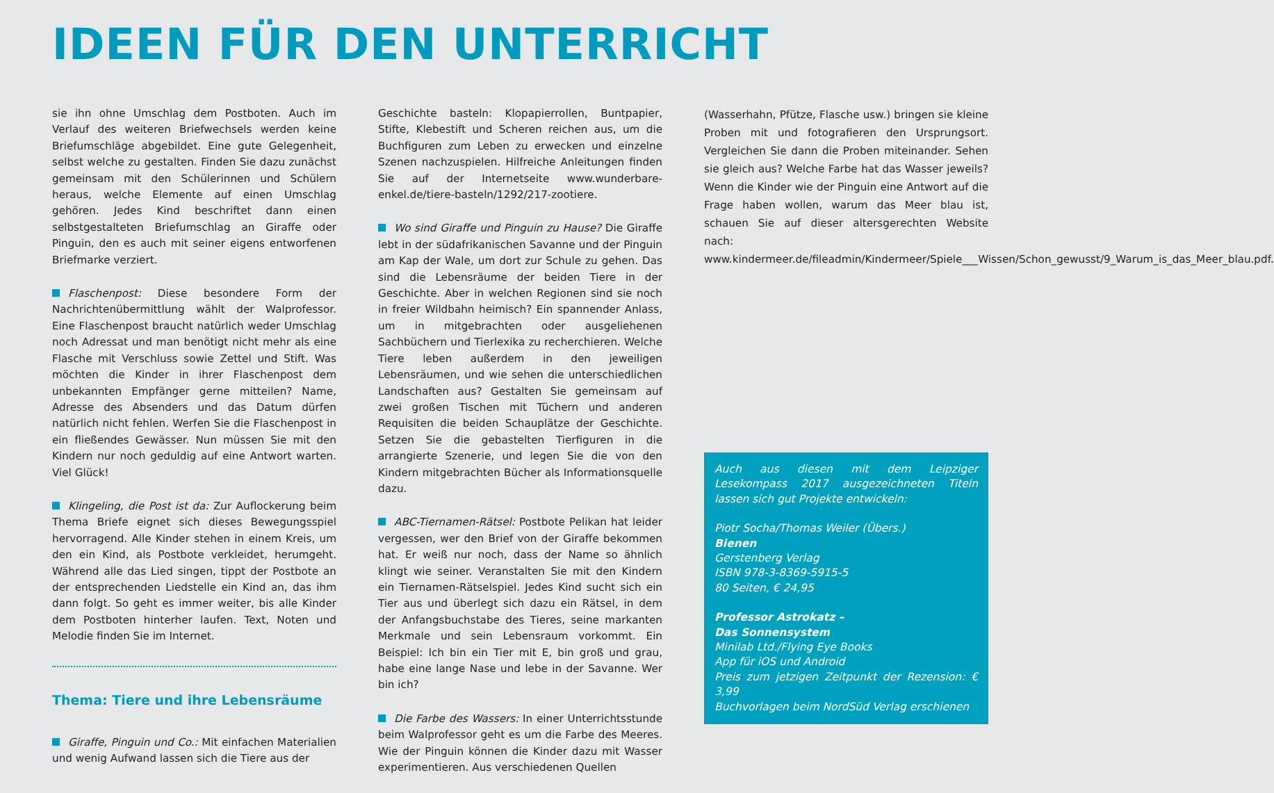IDEEN FÜR DEN UNTERRICHT
sie ihn ohne Umschlag dem Postboten. Auch im Verlauf des weiteren Briefwechsels werden keine Briefumschläge abgebildet. Eine gute Gelegenheit, selbst welche zu gestalten. Finden Sie dazu zunächst gemeinsam mit den Schülerinnen und Schülern heraus, welche Elemente auf einen Umschlag gehören. Jedes Kind beschriftet dann einen selbstgestalteten Briefumschlag an Giraffe oder Pinguin, den es auch mit seiner eigens entworfenen Briefmarke verziert.
Flaschenpost: Diese besondere Form der Nachrichtenübermittlung wählt der Walprofessor. Eine Flaschenpost braucht natürlich weder Umschlag noch Adressat und man benötigt nicht mehr als eine Flasche mit Verschluss sowie Zettel und Stift. Was möchten die Kinder in ihrer Flaschenpost dem unbekannten Empfänger gerne mitteilen? Name, Adresse des Absenders und das Datum dürfen natürlich nicht fehlen. Werfen Sie die Flaschenpost in ein fließendes Gewässer. Nun müssen Sie mit den Kindern nur noch geduldig auf eine Antwort warten. Viel Glück!
Klingeling, die Post ist da: Zur Auflockerung beim Thema Briefe eignet sich dieses Bewegungsspiel hervorragend. Alle Kinder stehen in einem Kreis, um den ein Kind, als Postbote verkleidet, herumgeht. Während alle das Lied singen, tippt der Postbote an der entsprechenden Liedstelle ein Kind an, das ihm dann folgt. So geht es immer weiter, bis alle Kinder dem Postboten hinterher laufen. Text, Noten und Melodie finden Sie im Internet.
Thema: Tiere und ihre Lebensräume
Giraffe, Pinguin und Co.: Mit einfachen Materialien und wenig Aufwand lassen sich die Tiere aus der
Geschichte basteln: Klopapierrollen, Buntpapier, Stifte, Klebestift und Scheren reichen aus, um die Buchfiguren zum Leben zu erwecken und einzelne Szenen nachzuspielen. Hilfreiche Anleitungen finden Sie auf der Internetseite www.wunderbare-enkel.de/tiere-basteln/1292/217-zootiere.
Wo sind Giraffe und Pinguin zu Hause? Die Giraffe lebt in der südafrikanischen Savanne und der Pinguin am Kap der Wale, um dort zur Schule zu gehen. Das sind die Lebensräume der beiden Tiere in der Geschichte. Aber in welchen Regionen sind sie noch in freier Wildbahn heimisch? Ein spannender Anlass, um in mitgebrachten oder ausgeliehenen Sachbüchern und Tierlexika zu recherchieren. Welche Tiere leben außerdem in den jeweiligen Lebensräumen, und wie sehen die unterschiedlichen Landschaften aus? Gestalten Sie gemeinsam auf zwei großen Tischen mit Tüchern und anderen Requisiten die beiden Schauplätze der Geschichte. Setzen Sie die gebastelten Tierfiguren in die arrangierte Szenerie, und legen Sie die von den Kindern mitgebrachten Bücher als Informationsquelle dazu.
ABC-Tiernamen-Rätsel: Postbote Pelikan hat leider vergessen, wer den Brief von der Giraffe bekommen hat. Er weiß nur noch, dass der Name so ähnlich klingt wie seiner. Veranstalten Sie mit den Kindern ein Tiernamen-Rätselspiel. Jedes Kind sucht sich ein Tier aus und überlegt sich dazu ein Rätsel, in dem der Anfangsbuchstabe des Tieres, seine markanten Merkmale und sein Lebensraum vorkommt. Ein Beispiel: Ich bin ein Tier mit E, bin groß und grau, habe eine lange Nase und lebe in der Savanne. Wer bin ich?
Die Farbe des Wassers: In einer Unterrichtsstunde beim Walprofessor geht es um die Farbe des Meeres. Wie der Pinguin können die Kinder dazu mit Wasser experimentieren. Aus verschiedenen Quellen
(Wasserhahn, Pfütze, Flasche usw.) bringen sie kleine Proben mit und fotografieren den Ursprungsort. Vergleichen Sie dann die Proben miteinander. Sehen sie gleich aus? Welche Farbe hat das Wasser jeweils? Wenn die Kinder wie der Pinguin eine Antwort auf die Frage haben wollen, warum das Meer blau ist, schauen Sie auf dieser altersgerechten Website nach: www.kindermeer.de/fileadmin/Kindermeer/Spiele___Wissen/Schon_gewusst/9_Warum_is_das_Meer_blau.pdf.
Auch aus diesen mit dem Leipziger Lesekompass 2017 ausgezeichneten Titeln lassen sich gut Projekte entwickeln:
Piotr Socha/Thomas Weiler (Übers.)
Bienen
Gerstenberg Verlag
ISBN 978-3-8369-5915-5
80 Seiten, € 24,95
Professor Astrokatz –
Das Sonnensystem
Minilab Ltd./Flying Eye Books
App für iOS und Android
Preis zum jetzigen Zeitpunkt der Rezension: € 3,99
Buchvorlagen beim NordSüd Verlag erschienen